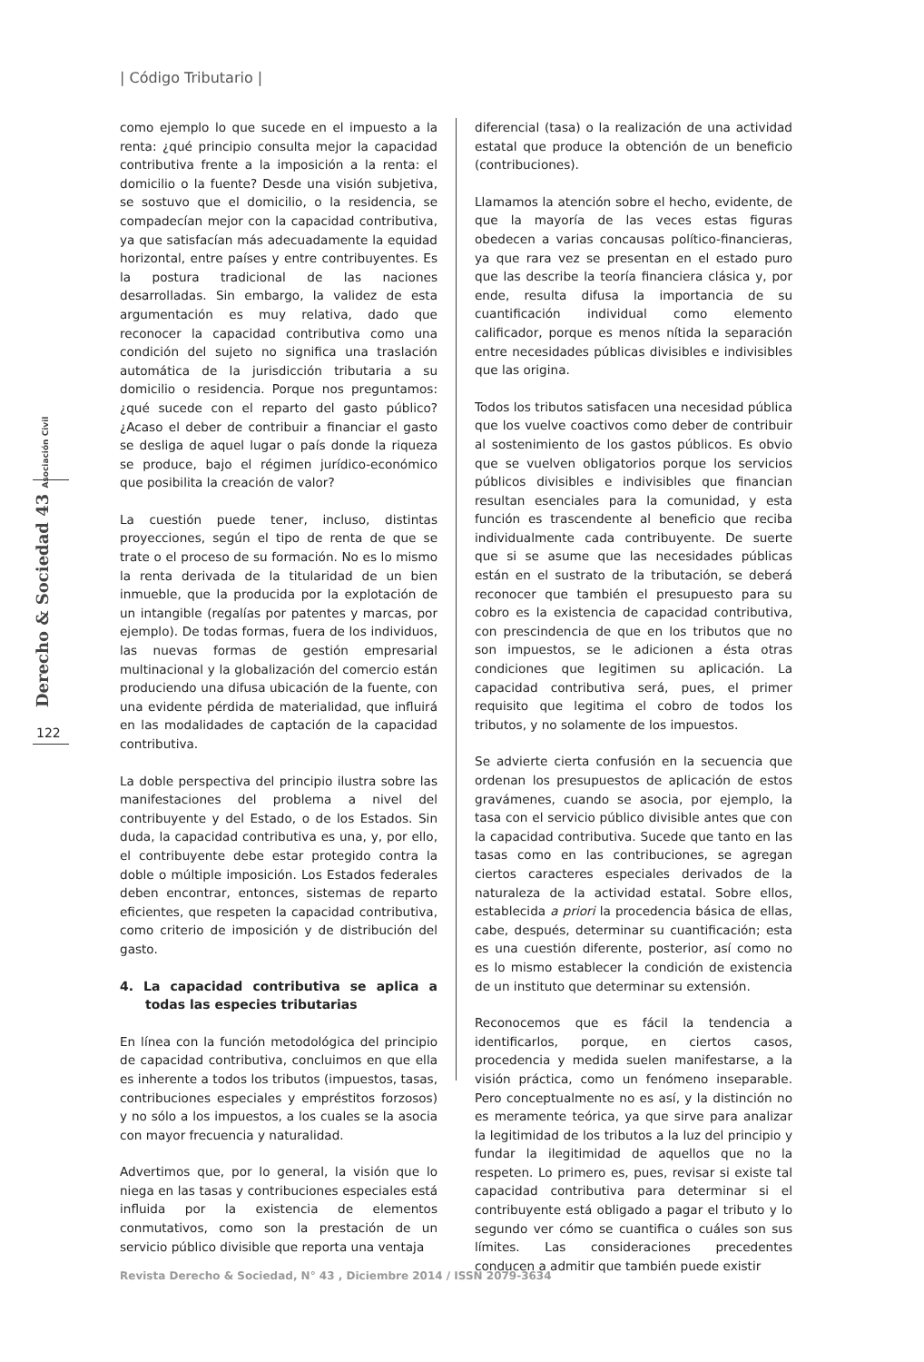| Código Tributario |
Derecho & Sociedad 43 Asociación Civil
122
como ejemplo lo que sucede en el impuesto a la renta: ¿qué principio consulta mejor la capacidad contributiva frente a la imposición a la renta: el domicilio o la fuente? Desde una visión subjetiva, se sostuvo que el domicilio, o la residencia, se compadecían mejor con la capacidad contributiva, ya que satisfacían más adecuadamente la equidad horizontal, entre países y entre contribuyentes. Es la postura tradicional de las naciones desarrolladas. Sin embargo, la validez de esta argumentación es muy relativa, dado que reconocer la capacidad contributiva como una condición del sujeto no significa una traslación automática de la jurisdicción tributaria a su domicilio o residencia. Porque nos preguntamos: ¿qué sucede con el reparto del gasto público? ¿Acaso el deber de contribuir a financiar el gasto se desliga de aquel lugar o país donde la riqueza se produce, bajo el régimen jurídico-económico que posibilita la creación de valor?
La cuestión puede tener, incluso, distintas proyecciones, según el tipo de renta de que se trate o el proceso de su formación. No es lo mismo la renta derivada de la titularidad de un bien inmueble, que la producida por la explotación de un intangible (regalías por patentes y marcas, por ejemplo). De todas formas, fuera de los individuos, las nuevas formas de gestión empresarial multinacional y la globalización del comercio están produciendo una difusa ubicación de la fuente, con una evidente pérdida de materialidad, que influirá en las modalidades de captación de la capacidad contributiva.
La doble perspectiva del principio ilustra sobre las manifestaciones del problema a nivel del contribuyente y del Estado, o de los Estados. Sin duda, la capacidad contributiva es una, y, por ello, el contribuyente debe estar protegido contra la doble o múltiple imposición. Los Estados federales deben encontrar, entonces, sistemas de reparto eficientes, que respeten la capacidad contributiva, como criterio de imposición y de distribución del gasto.
4. La capacidad contributiva se aplica a todas las especies tributarias
En línea con la función metodológica del principio de capacidad contributiva, concluimos en que ella es inherente a todos los tributos (impuestos, tasas, contribuciones especiales y empréstitos forzosos) y no sólo a los impuestos, a los cuales se la asocia con mayor frecuencia y naturalidad.
Advertimos que, por lo general, la visión que lo niega en las tasas y contribuciones especiales está influida por la existencia de elementos conmutativos, como son la prestación de un servicio público divisible que reporta una ventaja
diferencial (tasa) o la realización de una actividad estatal que produce la obtención de un beneficio (contribuciones).
Llamamos la atención sobre el hecho, evidente, de que la mayoría de las veces estas figuras obedecen a varias concausas político-financieras, ya que rara vez se presentan en el estado puro que las describe la teoría financiera clásica y, por ende, resulta difusa la importancia de su cuantificación individual como elemento calificador, porque es menos nítida la separación entre necesidades públicas divisibles e indivisibles que las origina.
Todos los tributos satisfacen una necesidad pública que los vuelve coactivos como deber de contribuir al sostenimiento de los gastos públicos. Es obvio que se vuelven obligatorios porque los servicios públicos divisibles e indivisibles que financian resultan esenciales para la comunidad, y esta función es trascendente al beneficio que reciba individualmente cada contribuyente. De suerte que si se asume que las necesidades públicas están en el sustrato de la tributación, se deberá reconocer que también el presupuesto para su cobro es la existencia de capacidad contributiva, con prescindencia de que en los tributos que no son impuestos, se le adicionen a ésta otras condiciones que legitimen su aplicación. La capacidad contributiva será, pues, el primer requisito que legitima el cobro de todos los tributos, y no solamente de los impuestos.
Se advierte cierta confusión en la secuencia que ordenan los presupuestos de aplicación de estos gravámenes, cuando se asocia, por ejemplo, la tasa con el servicio público divisible antes que con la capacidad contributiva. Sucede que tanto en las tasas como en las contribuciones, se agregan ciertos caracteres especiales derivados de la naturaleza de la actividad estatal. Sobre ellos, establecida a priori la procedencia básica de ellas, cabe, después, determinar su cuantificación; esta es una cuestión diferente, posterior, así como no es lo mismo establecer la condición de existencia de un instituto que determinar su extensión.
Reconocemos que es fácil la tendencia a identificarlos, porque, en ciertos casos, procedencia y medida suelen manifestarse, a la visión práctica, como un fenómeno inseparable. Pero conceptualmente no es así, y la distinción no es meramente teórica, ya que sirve para analizar la legitimidad de los tributos a la luz del principio y fundar la ilegitimidad de aquellos que no la respeten. Lo primero es, pues, revisar si existe tal capacidad contributiva para determinar si el contribuyente está obligado a pagar el tributo y lo segundo ver cómo se cuantifica o cuáles son sus límites. Las consideraciones precedentes conducen a admitir que también puede existir
Revista Derecho & Sociedad, N° 43 , Diciembre 2014 / ISSN 2079-3634